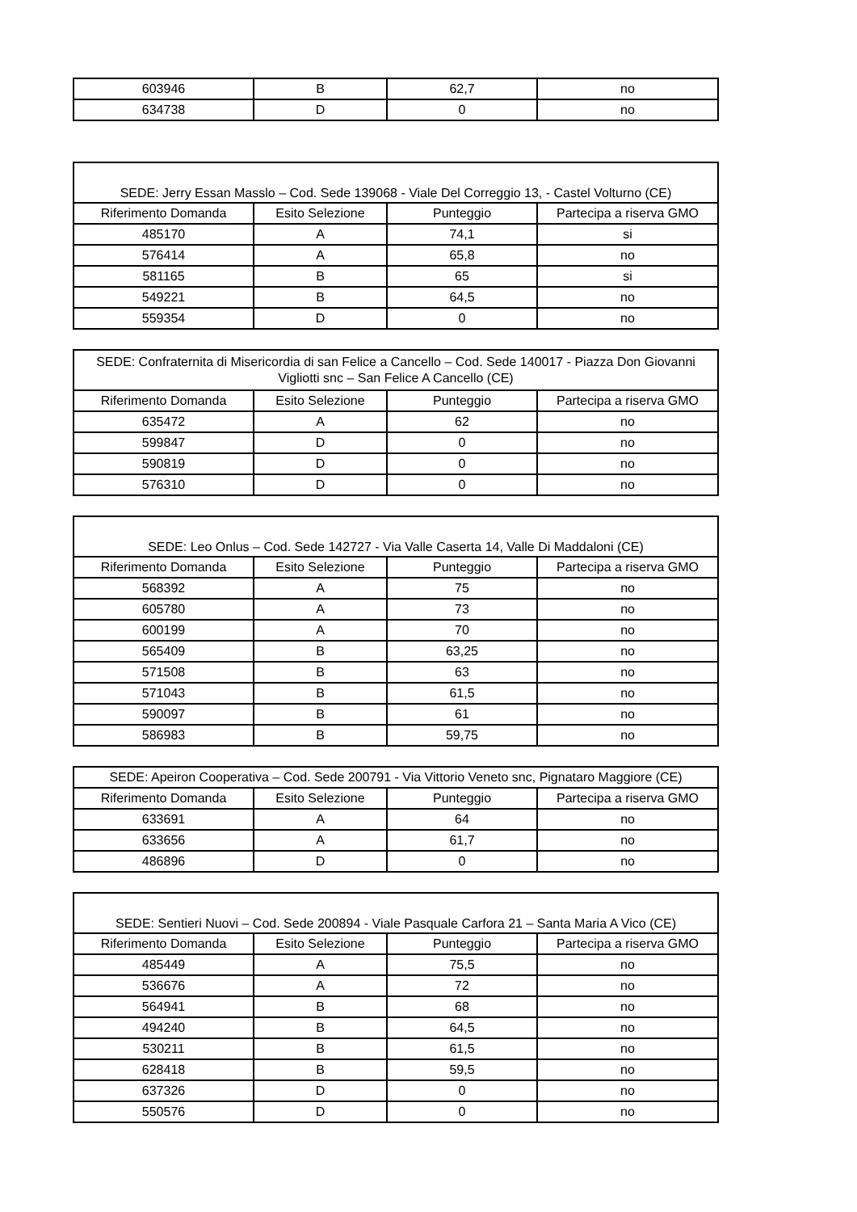| 603946 | B | 62,7 | no |
| 634738 | D | 0 | no |
| SEDE: Jerry Essan Masslo – Cod. Sede 139068 - Viale Del Correggio 13, - Castel Volturno (CE) | | | |
| Riferimento Domanda | Esito Selezione | Punteggio | Partecipa a riserva GMO |
| 485170 | A | 74,1 | si |
| 576414 | A | 65,8 | no |
| 581165 | B | 65 | si |
| 549221 | B | 64,5 | no |
| 559354 | D | 0 | no |
| SEDE: Confraternita di Misericordia di san Felice a Cancello – Cod. Sede 140017 - Piazza Don Giovanni Vigliotti snc – San Felice A Cancello (CE) | | | |
| Riferimento Domanda | Esito Selezione | Punteggio | Partecipa a riserva GMO |
| 635472 | A | 62 | no |
| 599847 | D | 0 | no |
| 590819 | D | 0 | no |
| 576310 | D | 0 | no |
| SEDE: Leo Onlus – Cod. Sede 142727 - Via Valle Caserta 14, Valle Di Maddaloni (CE) | | | |
| Riferimento Domanda | Esito Selezione | Punteggio | Partecipa a riserva GMO |
| 568392 | A | 75 | no |
| 605780 | A | 73 | no |
| 600199 | A | 70 | no |
| 565409 | B | 63,25 | no |
| 571508 | B | 63 | no |
| 571043 | B | 61,5 | no |
| 590097 | B | 61 | no |
| 586983 | B | 59,75 | no |
| SEDE: Apeiron Cooperativa – Cod. Sede 200791 - Via Vittorio Veneto snc, Pignataro Maggiore (CE) | | | |
| Riferimento Domanda | Esito Selezione | Punteggio | Partecipa a riserva GMO |
| 633691 | A | 64 | no |
| 633656 | A | 61,7 | no |
| 486896 | D | 0 | no |
| SEDE: Sentieri Nuovi – Cod. Sede 200894 - Viale Pasquale Carfora 21 – Santa Maria A Vico (CE) | | | |
| Riferimento Domanda | Esito Selezione | Punteggio | Partecipa a riserva GMO |
| 485449 | A | 75,5 | no |
| 536676 | A | 72 | no |
| 564941 | B | 68 | no |
| 494240 | B | 64,5 | no |
| 530211 | B | 61,5 | no |
| 628418 | B | 59,5 | no |
| 637326 | D | 0 | no |
| 550576 | D | 0 | no |